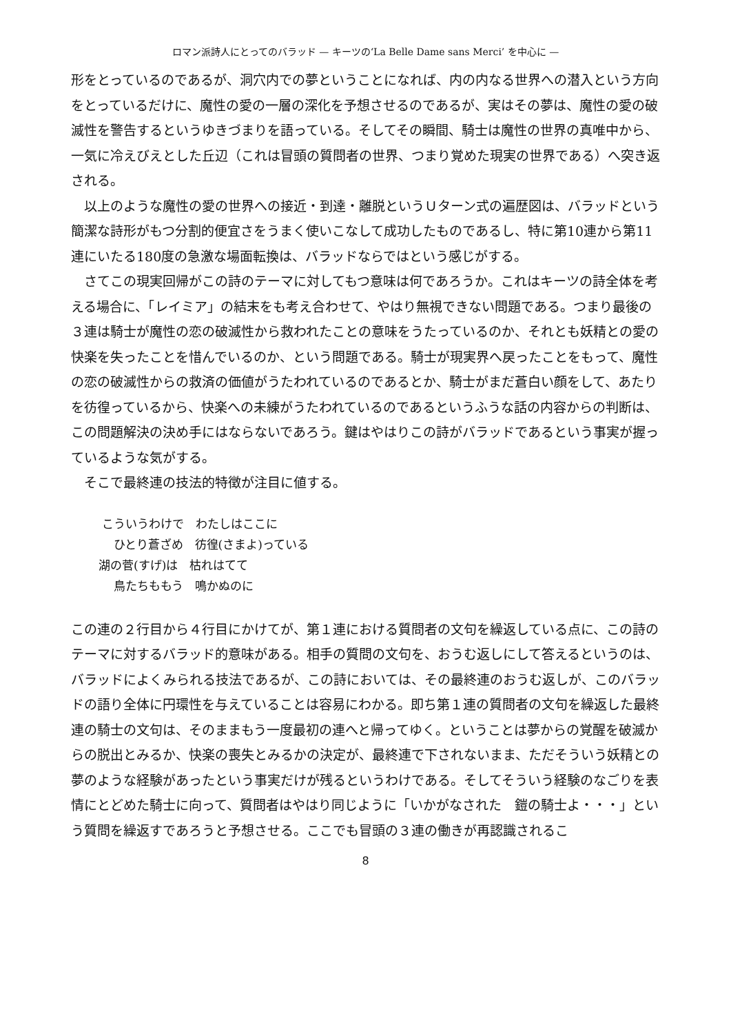ロマン派詩人にとってのバラッド — キーツの‘La Belle Dame sans Merci’ を中心に —
形をとっているのであるが、洞穴内での夢ということになれば、内の内なる世界への潜入という方向をとっているだけに、魔性の愛の一層の深化を予想させるのであるが、実はその夢は、魔性の愛の破滅性を警告するというゆきづまりを語っている。そしてその瞬間、騎士は魔性の世界の真唯中から、一気に冷えびえとした丘辺（これは冒頭の質問者の世界、つまり覚めた現実の世界である）へ突き返される。
以上のような魔性の愛の世界への接近・到達・離脱というＵターン式の遍歴図は、バラッドという簡潔な詩形がもつ分割的便宜さをうまく使いこなして成功したものであるし、特に第10連から第11連にいたる180度の急激な場面転換は、バラッドならではという感じがする。
さてこの現実回帰がこの詩のテーマに対してもつ意味は何であろうか。これはキーツの詩全体を考える場合に、「レイミア」の結末をも考え合わせて、やはり無視できない問題である。つまり最後の３連は騎士が魔性の恋の破滅性から救われたことの意味をうたっているのか、それとも妖精との愛の快楽を失ったことを惜んでいるのか、という問題である。騎士が現実界へ戻ったことをもって、魔性の恋の破滅性からの救済の価値がうたわれているのであるとか、騎士がまだ蒼白い顔をして、あたりを彷徨っているから、快楽への未練がうたわれているのであるというふうな話の内容からの判断は、この問題解決の決め手にはならないであろう。鍵はやはりこの詩がバラッドであるという事実が握っているような気がする。
そこで最終連の技法的特徴が注目に値する。
こういうわけで　わたしはここに
ひとり蒼ざめ　彷徨(さまよ)っている
湖の菅(すげ)は　枯れはてて
鳥たちももう　鳴かぬのに
この連の２行目から４行目にかけてが、第１連における質問者の文句を繰返している点に、この詩のテーマに対するバラッド的意味がある。相手の質問の文句を、おうむ返しにして答えるというのは、バラッドによくみられる技法であるが、この詩においては、その最終連のおうむ返しが、このバラッドの語り全体に円環性を与えていることは容易にわかる。即ち第１連の質問者の文句を繰返した最終連の騎士の文句は、そのままもう一度最初の連へと帰ってゆく。ということは夢からの覚醒を破滅からの脱出とみるか、快楽の喪失とみるかの決定が、最終連で下されないまま、ただそういう妖精との夢のような経験があったという事実だけが残るというわけである。そしてそういう経験のなごりを表情にとどめた騎士に向って、質問者はやはり同じように「いかがなされた　鎧の騎士よ・・・」という質問を繰返すであろうと予想させる。ここでも冒頭の３連の働きが再認識されるこ
8